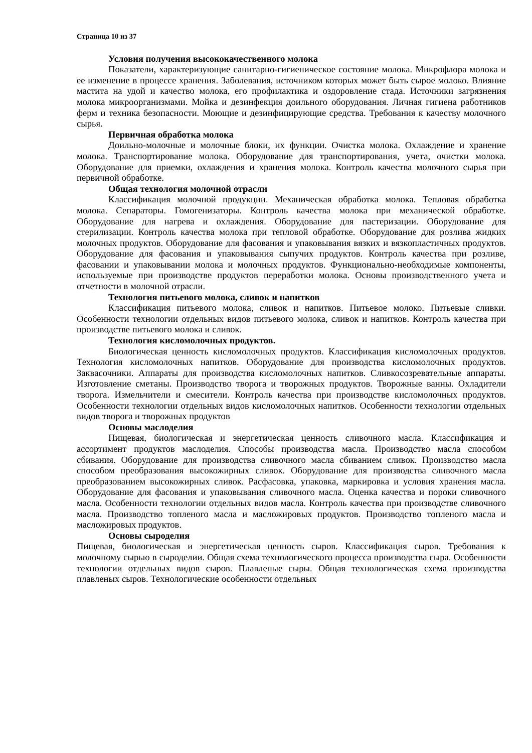Страница 10 из 37
Условия получения высококачественного молока
Показатели, характеризующие санитарно-гигиеническое состояние молока. Микрофлора молока и ее изменение в процессе хранения. Заболевания, источником которых может быть сырое молоко. Влияние мастита на удой и качество молока, его профилактика и оздоровление стада. Источники загрязнения молока микроорганизмами. Мойка и дезинфекция доильного оборудования. Личная гигиена работников ферм и техника безопасности. Моющие и дезинфицирующие средства. Требования к качеству молочного сырья.
Первичная обработка молока
Доильно-молочные и молочные блоки, их функции. Очистка молока. Охлаждение и хранение молока. Транспортирование молока. Оборудование для транспортирования, учета, очистки молока. Оборудование для приемки, охлаждения и хранения молока. Контроль качества молочного сырья при первичной обработке.
Общая технология молочной отрасли
Классификация молочной продукции. Механическая обработка молока. Тепловая обработка молока. Сепараторы. Гомогенизаторы. Контроль качества молока при механической обработке. Оборудование для нагрева и охлаждения. Оборудование для пастеризации. Оборудование для стерилизации. Контроль качества молока при тепловой обработке. Оборудование для розлива жидких молочных продуктов. Оборудование для фасования и упаковывания вязких и вязкопластичных продуктов. Оборудование для фасования и упаковывания сыпучих продуктов. Контроль качества при розливе, фасовании и упаковывании молока и молочных продуктов. Функционально-необходимые компоненты, используемые при производстве продуктов переработки молока. Основы производственного учета и отчетности в молочной отрасли.
Технология питьевого молока, сливок и напитков
Классификация питьевого молока, сливок и напитков. Питьевое молоко. Питьевые сливки. Особенности технологии отдельных видов питьевого молока, сливок и напитков. Контроль качества при производстве питьевого молока и сливок.
Технология кисломолочных продуктов.
Биологическая ценность кисломолочных продуктов. Классификация кисломолочных продуктов. Технология кисломолочных напитков. Оборудование для производства кисломолочных продуктов. Заквасочники. Аппараты для производства кисломолочных напитков. Сливкосозревательные аппараты. Изготовление сметаны. Производство творога и творожных продуктов. Творожные ванны. Охладители творога. Измельчители и смесители. Контроль качества при производстве кисломолочных продуктов. Особенности технологии отдельных видов кисломолочных напитков. Особенности технологии отдельных видов творога и творожных продуктов
Основы маслоделия
Пищевая, биологическая и энергетическая ценность сливочного масла. Классификация и ассортимент продуктов маслоделия. Способы производства масла. Производство масла способом сбивания. Оборудование для производства сливочного масла сбиванием сливок. Производство масла способом преобразования высокожирных сливок. Оборудование для производства сливочного масла преобразованием высокожирных сливок. Расфасовка, упаковка, маркировка и условия хранения масла. Оборудование для фасования и упаковывания сливочного масла. Оценка качества и пороки сливочного масла. Особенности технологии отдельных видов масла. Контроль качества при производстве сливочного масла. Производство топленого масла и масложировых продуктов. Производство топленого масла и масложировых продуктов.
Основы сыроделия
Пищевая, биологическая и энергетическая ценность сыров. Классификация сыров. Требования к молочному сырью в сыроделии. Общая схема технологического процесса производства сыра. Особенности технологии отдельных видов сыров. Плавленые сыры. Общая технологическая схема производства плавленых сыров. Технологические особенности отдельных